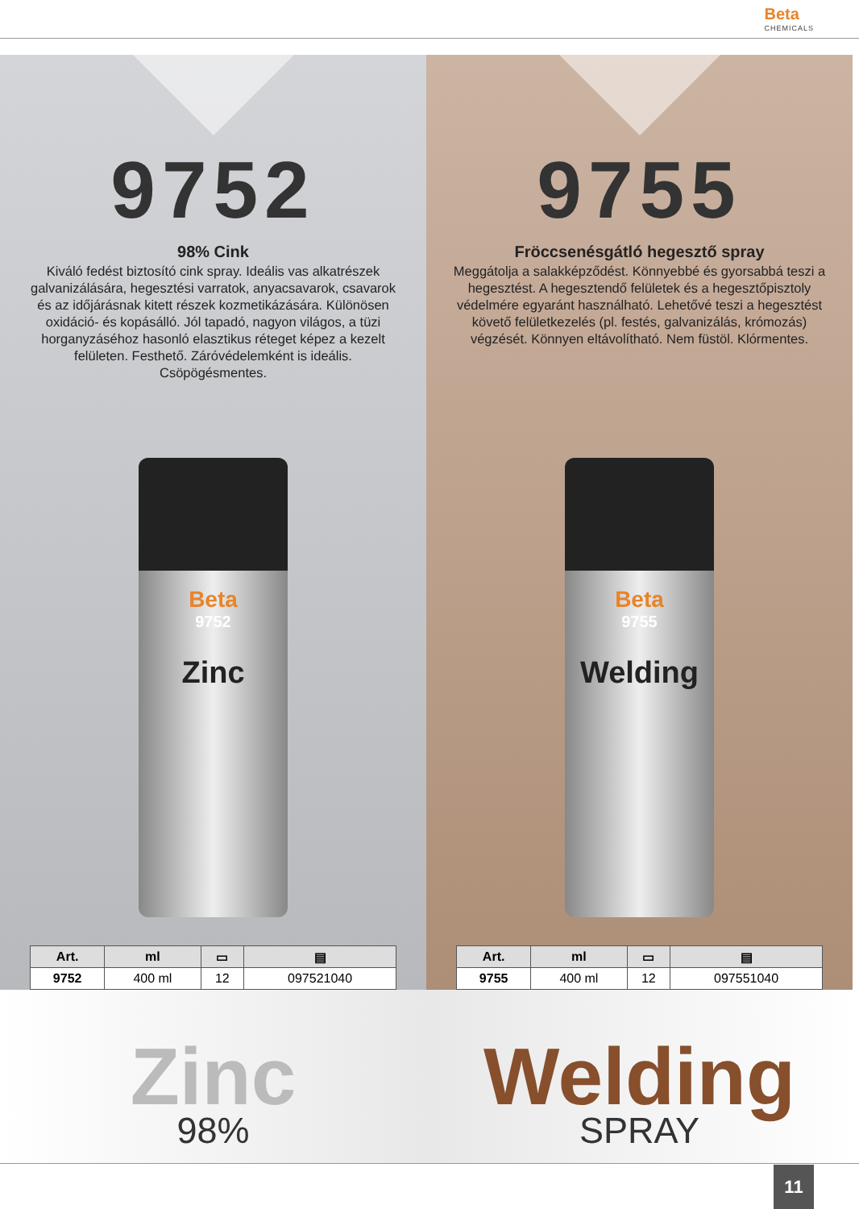Beta CHEMICALS
9752
98% Cink
Kiváló fedést biztosító cink spray. Ideális vas alkatrészek galvanizálására, hegesztési varratok, anyacsavarok, csavarok és az időjárásnak kitett részek kozmetikázására. Különösen oxidáció- és kopásálló. Jól tapadó, nagyon világos, a tüzi horganyzáséhoz hasonló elasztikus réteget képez a kezelt felületen. Festhető. Záróvédelemként is ideális. Csöpögésmentes.
Beta
9752
Zinc
| Art. | ml | ▭ | ▤ |
| --- | --- | --- | --- |
| 9752 | 400 ml | 12 | 097521040 |
9755
Fröccsenésgátló hegesztő spray
Meggátolja a salakképződést. Könnyebbé és gyorsabbá teszi a hegesztést. A hegesztendő felületek és a hegesztőpisztoly védelmére egyaránt használható. Lehetővé teszi a hegesztést követő felületkezelés (pl. festés, galvanizálás, krómozás) végzését. Könnyen eltávolítható. Nem füstöl. Klórmentes.
Beta
9755
Welding
| Art. | ml | ▭ | ▤ |
| --- | --- | --- | --- |
| 9755 | 400 ml | 12 | 097551040 |
Zinc
98%
Welding
SPRAY
11